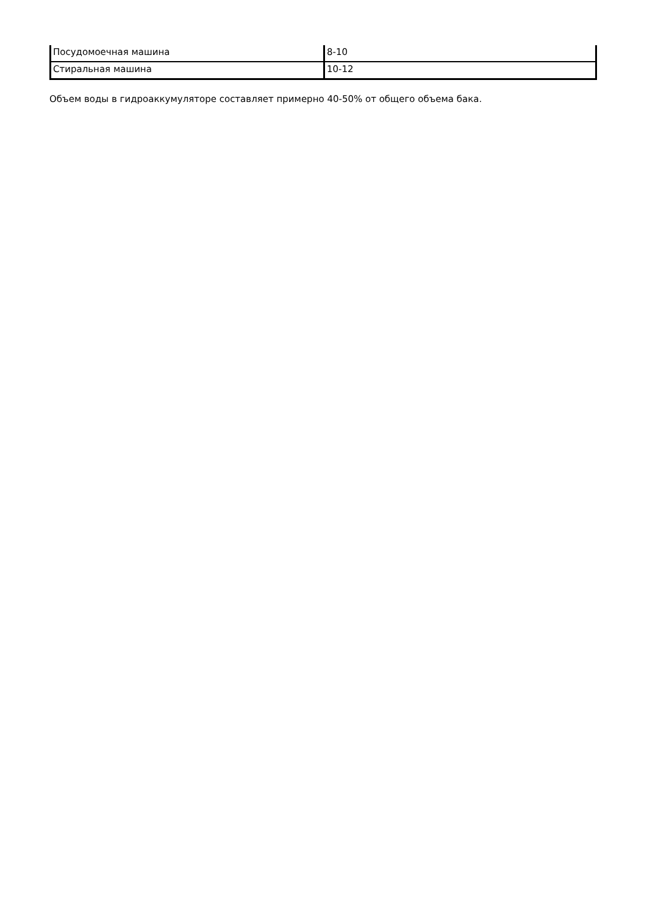| Посудомоечная машина | 8-10 |
| Стиральная машина | 10-12 |
Объем воды в гидроаккумуляторе составляет примерно 40-50% от общего объема бака.